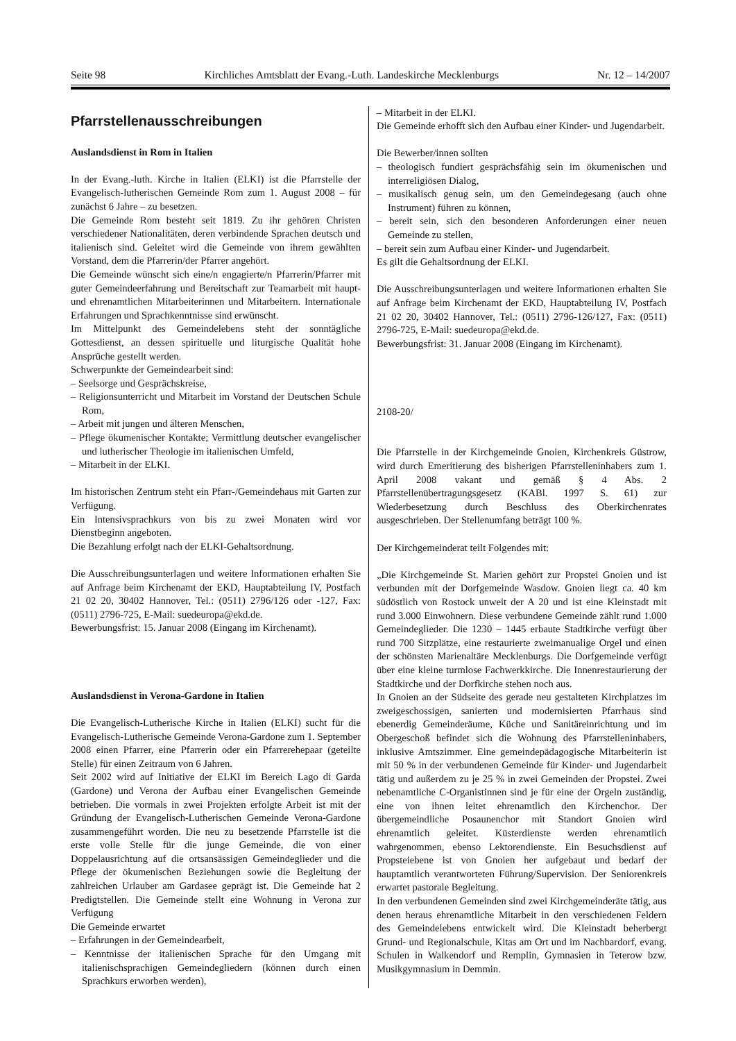Seite 98 Kirchliches Amtsblatt der Evang.-Luth. Landeskirche Mecklenburgs Nr. 12 – 14/2007
Pfarrstellenausschreibungen
Auslandsdienst in Rom in Italien
In der Evang.-luth. Kirche in Italien (ELKI) ist die Pfarrstelle der Evangelisch-lutherischen Gemeinde Rom zum 1. August 2008 – für zunächst 6 Jahre – zu besetzen.
Die Gemeinde Rom besteht seit 1819. Zu ihr gehören Christen verschiedener Nationalitäten, deren verbindende Sprachen deutsch und italienisch sind. Geleitet wird die Gemeinde von ihrem gewählten Vorstand, dem die Pfarrerin/der Pfarrer angehört.
Die Gemeinde wünscht sich eine/n engagierte/n Pfarrerin/Pfarrer mit guter Gemeindeerfahrung und Bereitschaft zur Teamarbeit mit haupt- und ehrenamtlichen Mitarbeiterinnen und Mitarbeitern. Internationale Erfahrungen und Sprachkenntnisse sind erwünscht.
Im Mittelpunkt des Gemeindelebens steht der sonntägliche Gottesdienst, an dessen spirituelle und liturgische Qualität hohe Ansprüche gestellt werden.
Schwerpunkte der Gemeindearbeit sind:
– Seelsorge und Gesprächskreise,
– Religionsunterricht und Mitarbeit im Vorstand der Deutschen Schule Rom,
– Arbeit mit jungen und älteren Menschen,
– Pflege ökumenischer Kontakte; Vermittlung deutscher evangelischer und lutherischer Theologie im italienischen Umfeld,
– Mitarbeit in der ELKI.
Im historischen Zentrum steht ein Pfarr-/Gemeindehaus mit Garten zur Verfügung.
Ein Intensivsprachkurs von bis zu zwei Monaten wird vor Dienstbeginn angeboten.
Die Bezahlung erfolgt nach der ELKI-Gehaltsordnung.
Die Ausschreibungsunterlagen und weitere Informationen erhalten Sie auf Anfrage beim Kirchenamt der EKD, Hauptabteilung IV, Postfach 21 02 20, 30402 Hannover, Tel.: (0511) 2796/126 oder -127, Fax: (0511) 2796-725, E-Mail: suedeuropa@ekd.de.
Bewerbungsfrist: 15. Januar 2008 (Eingang im Kirchenamt).
Auslandsdienst in Verona-Gardone in Italien
Die Evangelisch-Lutherische Kirche in Italien (ELKI) sucht für die Evangelisch-Lutherische Gemeinde Verona-Gardone zum 1. September 2008 einen Pfarrer, eine Pfarrerin oder ein Pfarrerehepaar (geteilte Stelle) für einen Zeitraum von 6 Jahren.
Seit 2002 wird auf Initiative der ELKI im Bereich Lago di Garda (Gardone) und Verona der Aufbau einer Evangelischen Gemeinde betrieben. Die vormals in zwei Projekten erfolgte Arbeit ist mit der Gründung der Evangelisch-Lutherischen Gemeinde Verona-Gardone zusammengeführt worden. Die neu zu besetzende Pfarrstelle ist die erste volle Stelle für die junge Gemeinde, die von einer Doppelausrichtung auf die ortsansässigen Gemeindeglieder und die Pflege der ökumenischen Beziehungen sowie die Begleitung der zahlreichen Urlauber am Gardasee geprägt ist. Die Gemeinde hat 2 Predigtstellen. Die Gemeinde stellt eine Wohnung in Verona zur Verfügung
Die Gemeinde erwartet
– Erfahrungen in der Gemeindearbeit,
– Kenntnisse der italienischen Sprache für den Umgang mit italienischsprachigen Gemeindegliedern (können durch einen Sprachkurs erworben werden),
– Mitarbeit in der ELKI.
Die Gemeinde erhofft sich den Aufbau einer Kinder- und Jugendarbeit.
Die Bewerber/innen sollten
– theologisch fundiert gesprächsfähig sein im ökumenischen und interreligiösen Dialog,
– musikalisch genug sein, um den Gemeindegesang (auch ohne Instrument) führen zu können,
– bereit sein, sich den besonderen Anforderungen einer neuen Gemeinde zu stellen,
– bereit sein zum Aufbau einer Kinder- und Jugendarbeit.
Es gilt die Gehaltsordnung der ELKI.
Die Ausschreibungsunterlagen und weitere Informationen erhalten Sie auf Anfrage beim Kirchenamt der EKD, Hauptabteilung IV, Postfach 21 02 20, 30402 Hannover, Tel.: (0511) 2796-126/127, Fax: (0511) 2796-725, E-Mail: suedeuropa@ekd.de.
Bewerbungsfrist: 31. Januar 2008 (Eingang im Kirchenamt).
2108-20/
Die Pfarrstelle in der Kirchgemeinde Gnoien, Kirchenkreis Güstrow, wird durch Emeritierung des bisherigen Pfarrstelleninhabers zum 1. April 2008 vakant und gemäß § 4 Abs. 2 Pfarrstellenübertragungsgesetz (KABl. 1997 S. 61) zur Wiederbesetzung durch Beschluss des Oberkirchenrates ausgeschrieben. Der Stellenumfang beträgt 100 %.
Der Kirchgemeinderat teilt Folgendes mit:
„Die Kirchgemeinde St. Marien gehört zur Propstei Gnoien und ist verbunden mit der Dorfgemeinde Wasdow. Gnoien liegt ca. 40 km südöstlich von Rostock unweit der A 20 und ist eine Kleinstadt mit rund 3.000 Einwohnern. Diese verbundene Gemeinde zählt rund 1.000 Gemeindeglieder. Die 1230 – 1445 erbaute Stadtkirche verfügt über rund 700 Sitzplätze, eine restaurierte zweimanualige Orgel und einen der schönsten Marienaltäre Mecklenburgs. Die Dorfgemeinde verfügt über eine kleine turmlose Fachwerkkirche. Die Innenrestaurierung der Stadtkirche und der Dorfkirche stehen noch aus.
In Gnoien an der Südseite des gerade neu gestalteten Kirchplatzes im zweigeschossigen, sanierten und modernisierten Pfarrhaus sind ebenerdig Gemeinderäume, Küche und Sanitäreinrichtung und im Obergeschoß befindet sich die Wohnung des Pfarrstelleninhabers, inklusive Amtszimmer. Eine gemeindepädagogische Mitarbeiterin ist mit 50 % in der verbundenen Gemeinde für Kinder- und Jugendarbeit tätig und außerdem zu je 25 % in zwei Gemeinden der Propstei. Zwei nebenamtliche C-Organistinnen sind je für eine der Orgeln zuständig, eine von ihnen leitet ehrenamtlich den Kirchenchor. Der übergemeindliche Posaunenchor mit Standort Gnoien wird ehrenamtlich geleitet. Küsterdienste werden ehrenamtlich wahrgenommen, ebenso Lektorendienste. Ein Besuchsdienst auf Propsteiebene ist von Gnoien her aufgebaut und bedarf der hauptamtlich verantworteten Führung/Supervision. Der Seniorenkreis erwartet pastorale Begleitung.
In den verbundenen Gemeinden sind zwei Kirchgemeinderäte tätig, aus denen heraus ehrenamtliche Mitarbeit in den verschiedenen Feldern des Gemeindelebens entwickelt wird. Die Kleinstadt beherbergt Grund- und Regionalschule, Kitas am Ort und im Nachbardorf, evang. Schulen in Walkendorf und Remplin, Gymnasien in Teterow bzw. Musikgymnasium in Demmin.